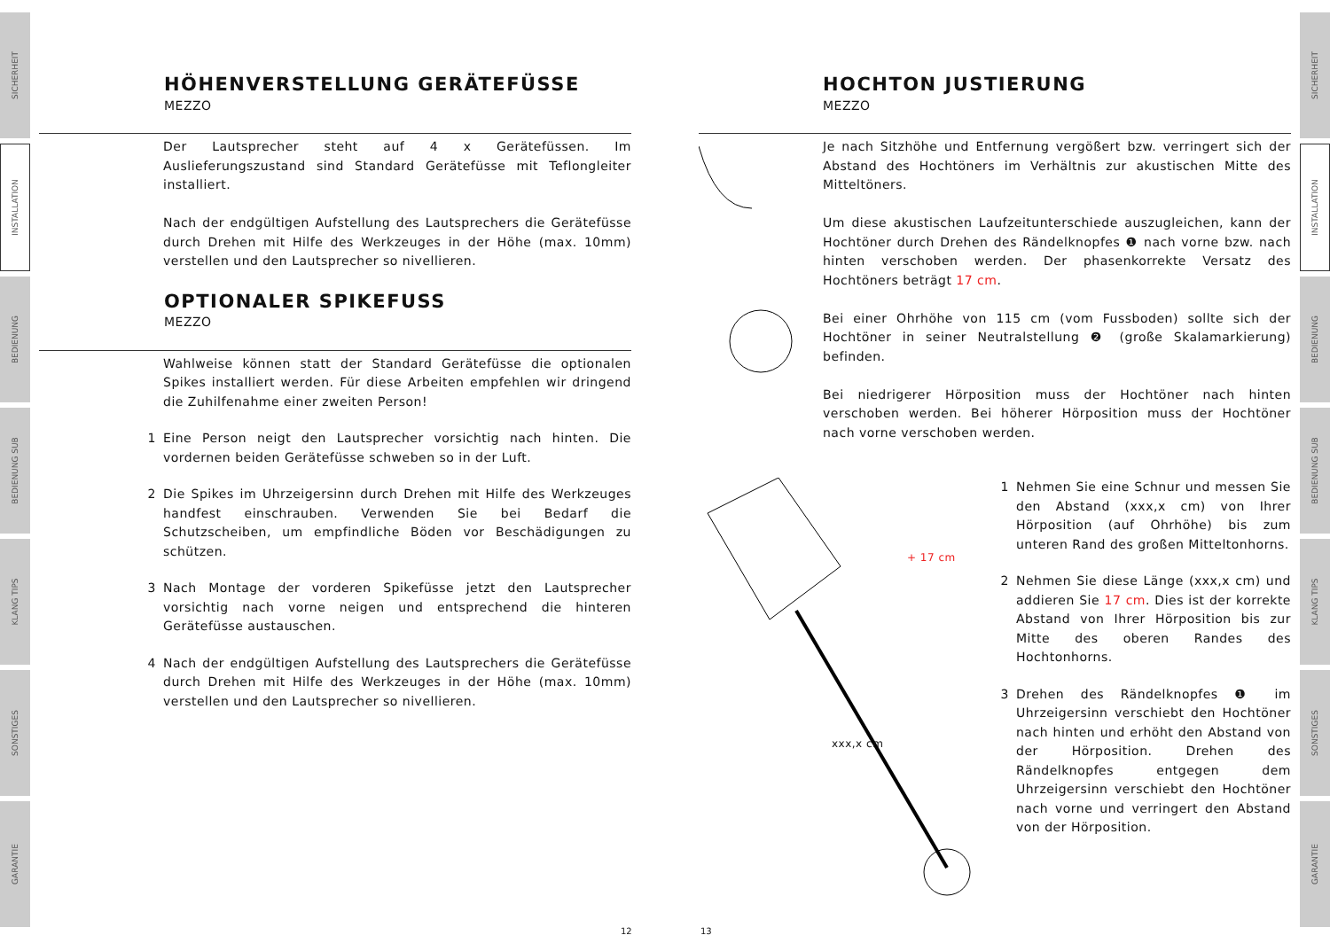SICHERHEIT
INSTALLATION
BEDIENUNG
BEDIENUNG SUB
KLANG TIPS
SONSTIGES
GARANTIE
SICHERHEIT
INSTALLATION
BEDIENUNG
BEDIENUNG SUB
KLANG TIPS
SONSTIGES
GARANTIE
HÖHENVERSTELLUNG GERÄTEFÜSSE
MEZZO
Der Lautsprecher steht auf 4 x Gerätefüssen. Im Auslieferungszustand sind Standard Gerätefüsse mit Teflongleiter installiert.
Nach der endgültigen Aufstellung des Lautsprechers die Gerätefüsse durch Drehen mit Hilfe des Werkzeuges in der Höhe (max. 10mm) verstellen und den Lautsprecher so nivellieren.
OPTIONALER SPIKEFUSS
MEZZO
Wahlweise können statt der Standard Gerätefüsse die optionalen Spikes installiert werden. Für diese Arbeiten empfehlen wir dringend die Zuhilfenahme einer zweiten Person!
1 Eine Person neigt den Lautsprecher vorsichtig nach hinten. Die vordernen beiden Gerätefüsse schweben so in der Luft.
2 Die Spikes im Uhrzeigersinn durch Drehen mit Hilfe des Werkzeuges handfest einschrauben. Verwenden Sie bei Bedarf die Schutzscheiben, um empfindliche Böden vor Beschädigungen zu schützen.
3 Nach Montage der vorderen Spikefüsse jetzt den Lautsprecher vorsichtig nach vorne neigen und entsprechend die hinteren Gerätefüsse austauschen.
4 Nach der endgültigen Aufstellung des Lautsprechers die Gerätefüsse durch Drehen mit Hilfe des Werkzeuges in der Höhe (max. 10mm) verstellen und den Lautsprecher so nivellieren.
HOCHTON JUSTIERUNG
MEZZO
Je nach Sitzhöhe und Entfernung vergößert bzw. verringert sich der Abstand des Hochtöners im Verhältnis zur akustischen Mitte des Mitteltöners.
Um diese akustischen Laufzeitunterschiede auszugleichen, kann der Hochtöner durch Drehen des Rändelknopfes ❶ nach vorne bzw. nach hinten verschoben werden. Der phasenkorrekte Versatz des Hochtöners beträgt 17 cm.
Bei einer Ohrhöhe von 115 cm (vom Fussboden) sollte sich der Hochtöner in seiner Neutralstellung ❷ (große Skalamarkierung) befinden.
Bei niedrigerer Hörposition muss der Hochtöner nach hinten verschoben werden. Bei höherer Hörposition muss der Hochtöner nach vorne verschoben werden.
+ 17 cm
xxx,x cm
1 Nehmen Sie eine Schnur und messen Sie den Abstand (xxx,x cm) von Ihrer Hörposition (auf Ohrhöhe) bis zum unteren Rand des großen Mitteltonhorns.
2 Nehmen Sie diese Länge (xxx,x cm) und addieren Sie 17 cm. Dies ist der korrekte Abstand von Ihrer Hörposition bis zur Mitte des oberen Randes des Hochtonhorns.
3 Drehen des Rändelknopfes ❶ im Uhrzeigersinn verschiebt den Hochtöner nach hinten und erhöht den Abstand von der Hörposition. Drehen des Rändelknopfes entgegen dem Uhrzeigersinn verschiebt den Hochtöner nach vorne und verringert den Abstand von der Hörposition.
12 13